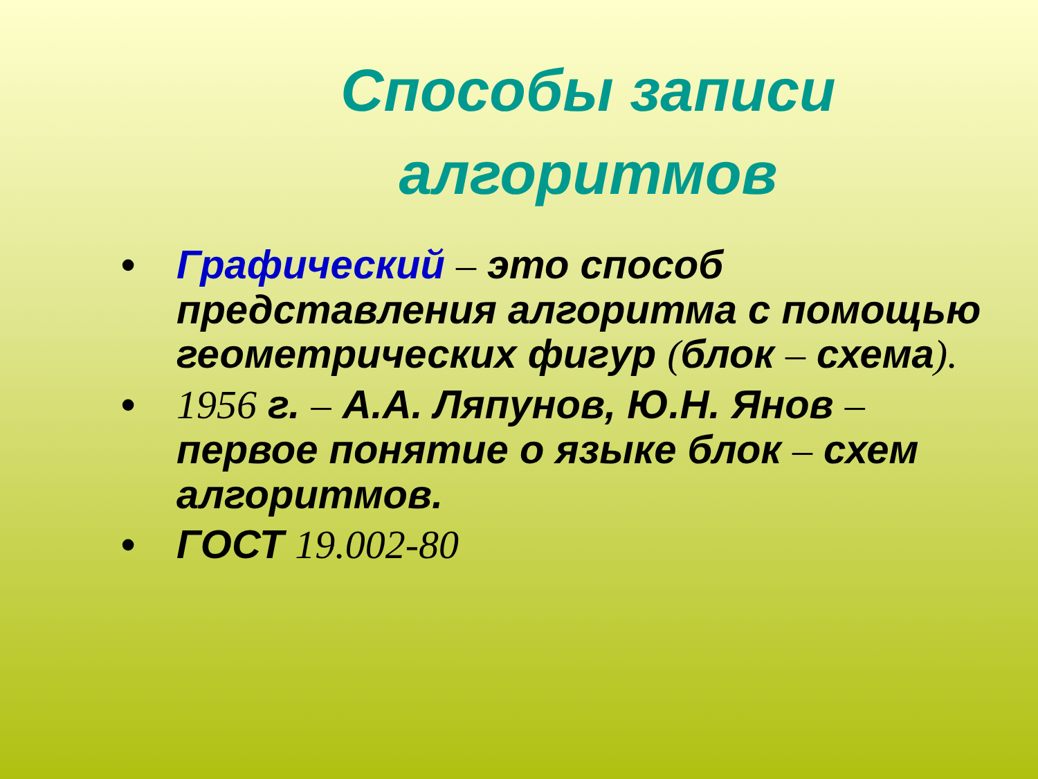Способы записи алгоритмов
• Графический – это способ представления алгоритма с помощью геометрических фигур (блок – схема).
• 1956 г. – А.А. Ляпунов, Ю.Н. Янов – первое понятие о языке блок – схем алгоритмов.
• ГОСТ 19.002-80